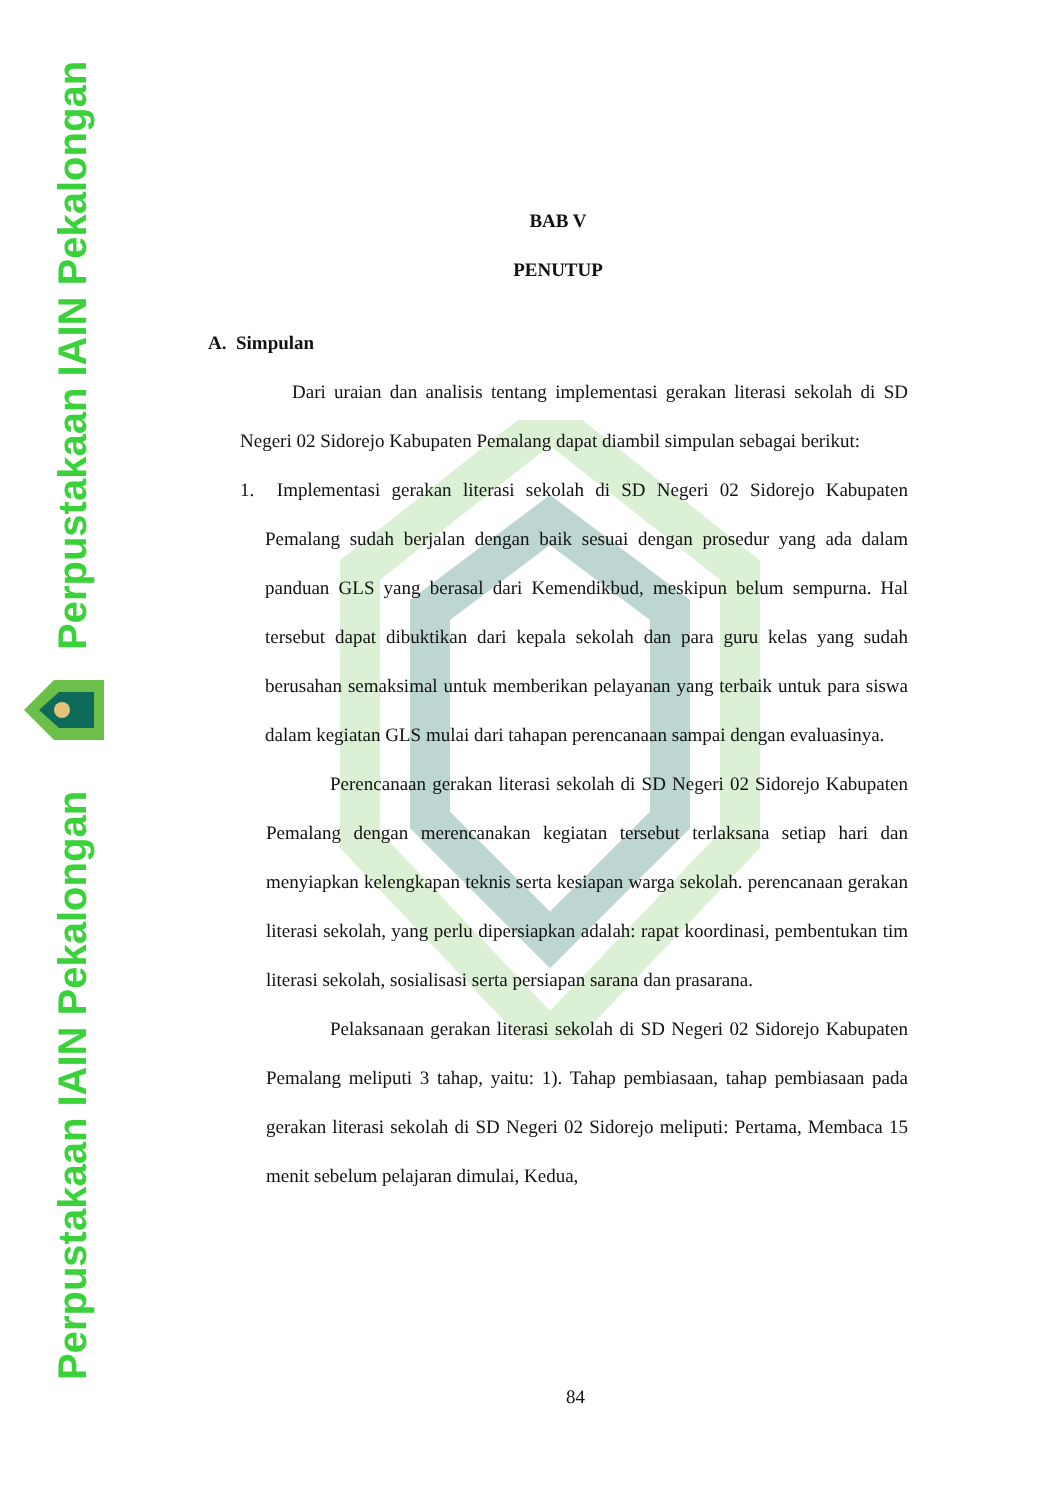Perpustakaan IAIN Pekalongan
Perpustakaan IAIN Pekalongan
BAB V
PENUTUP
A. Simpulan
Dari uraian dan analisis tentang implementasi gerakan literasi sekolah di SD Negeri 02 Sidorejo Kabupaten Pemalang dapat diambil simpulan sebagai berikut:
1. Implementasi gerakan literasi sekolah di SD Negeri 02 Sidorejo Kabupaten Pemalang sudah berjalan dengan baik sesuai dengan prosedur yang ada dalam panduan GLS yang berasal dari Kemendikbud, meskipun belum sempurna. Hal tersebut dapat dibuktikan dari kepala sekolah dan para guru kelas yang sudah berusahan semaksimal untuk memberikan pelayanan yang terbaik untuk para siswa dalam kegiatan GLS mulai dari tahapan perencanaan sampai dengan evaluasinya.
Perencanaan gerakan literasi sekolah di SD Negeri 02 Sidorejo Kabupaten Pemalang dengan merencanakan kegiatan tersebut terlaksana setiap hari dan menyiapkan kelengkapan teknis serta kesiapan warga sekolah. perencanaan gerakan literasi sekolah, yang perlu dipersiapkan adalah: rapat koordinasi, pembentukan tim literasi sekolah, sosialisasi serta persiapan sarana dan prasarana.
Pelaksanaan gerakan literasi sekolah di SD Negeri 02 Sidorejo Kabupaten Pemalang meliputi 3 tahap, yaitu: 1). Tahap pembiasaan, tahap pembiasaan pada gerakan literasi sekolah di SD Negeri 02 Sidorejo meliputi: Pertama, Membaca 15 menit sebelum pelajaran dimulai, Kedua,
84